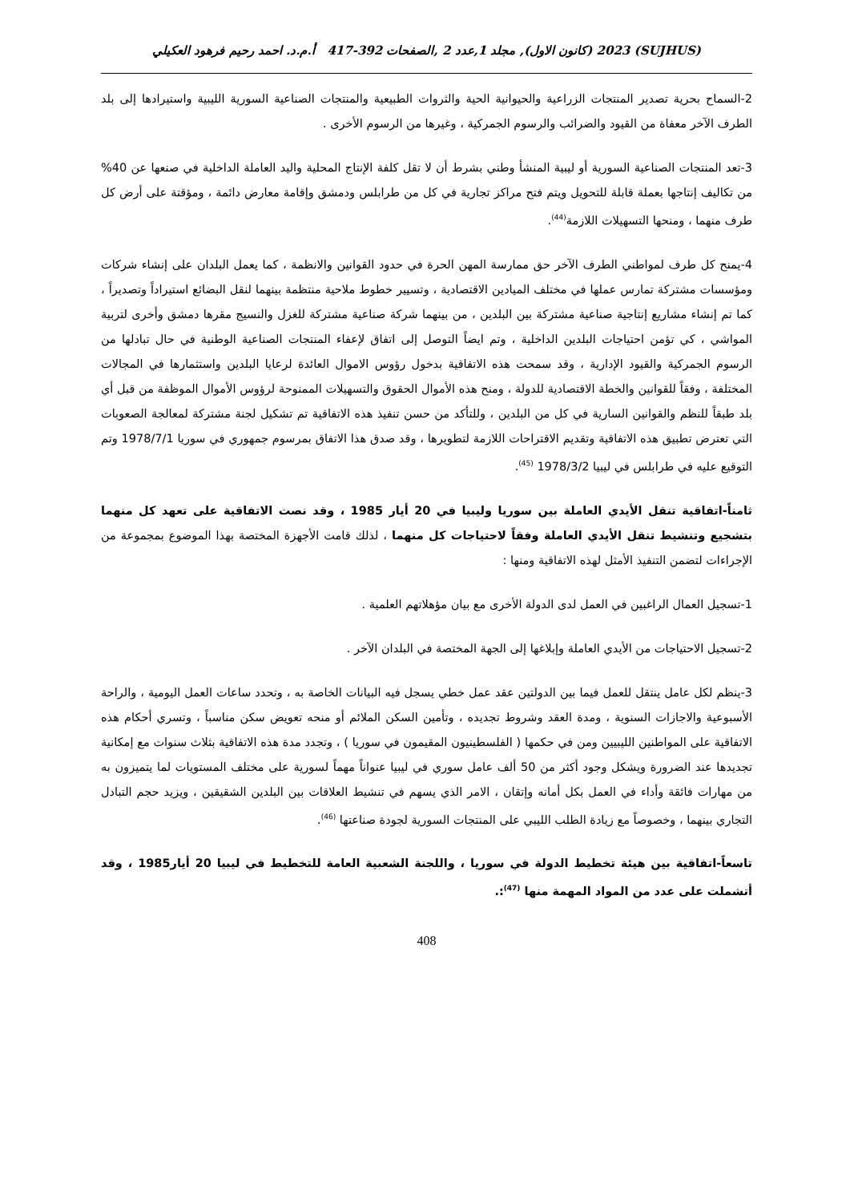(SUJHUS) 2023 (كانون الاول), مجلد 1,عدد 2 ,الصفحات 392-417 أ.م.د. احمد رحيم فرهود العكيلي
2-السماح بحرية تصدير المنتجات الزراعية والحيوانية الحية والثروات الطبيعية والمنتجات الصناعية السورية الليبية واستيرادها إلى بلد الطرف الآخر معفاة من القيود والضرائب والرسوم الجمركية ، وغيرها من الرسوم الأخرى .
3-تعد المنتجات الصناعية السورية أو ليبية المنشأ وطني بشرط أن لا تقل كلفة الإنتاج المحلية واليد العاملة الداخلية في صنعها عن 40% من تكاليف إنتاجها بعملة قابلة للتحويل ويتم فتح مراكز تجارية في كل من طرابلس ودمشق وإقامة معارض دائمة ، ومؤقتة على أرض كل طرف منهما ، ومنحها التسهيلات اللازمة<sup>(44)</sup>.
4-يمنح كل طرف لمواطني الطرف الآخر حق ممارسة المهن الحرة في حدود القوانين والانظمة ، كما يعمل البلدان على إنشاء شركات ومؤسسات مشتركة تمارس عملها في مختلف الميادين الاقتصادية ، وتسيير خطوط ملاحية منتظمة بينهما لنقل البضائع استيراداً وتصديراً ، كما تم إنشاء مشاريع إنتاجية صناعية مشتركة بين البلدين ، من بينهما شركة صناعية مشتركة للغزل والنسيج مقرها دمشق وأخرى لتربية المواشي ، كي تؤمن احتياجات البلدين الداخلية ، وتم ايضاً التوصل إلى اتفاق لإعفاء المنتجات الصناعية الوطنية في حال تبادلها من الرسوم الجمركية والقيود الإدارية ، وقد سمحت هذه الاتفاقية بدخول رؤوس الاموال العائدة لرعايا البلدين واستثمارها في المجالات المختلفة ، وفقاً للقوانين والخطة الاقتصادية للدولة ، ومنح هذه الأموال الحقوق والتسهيلات الممنوحة لرؤوس الأموال الموظفة من قبل أي بلد طبقاً للنظم والقوانين السارية في كل من البلدين ، وللتأكد من حسن تنفيذ هذه الاتفاقية تم تشكيل لجنة مشتركة لمعالجة الصعوبات التي تعترض تطبيق هذه الاتفاقية وتقديم الاقتراحات اللازمة لتطويرها ، وقد صدق هذا الاتفاق بمرسوم جمهوري في سوريا 1978/7/1 وتم التوقيع عليه في طرابلس في ليبيا 1978/3/2 <sup>(45)</sup>.
ثامناً-اتفاقية تنقل الأيدي العاملة بين سوريا وليبيا في 20 أيار 1985 ، وقد نصت الاتفاقية على تعهد كل منهما بتشجيع وتنشيط تنقل الأيدي العاملة وفقاً لاحتياجات كل منهما ، لذلك قامت الأجهزة المختصة بهذا الموضوع بمجموعة من الإجراءات لتضمن التنفيذ الأمثل لهذه الاتفاقية ومنها :
1-تسجيل العمال الراغبين في العمل لدى الدولة الأخرى مع بيان مؤهلاتهم العلمية .
2-تسجيل الاحتياجات من الأيدي العاملة وإبلاغها إلى الجهة المختصة في البلدان الآخر .
3-ينظم لكل عامل ينتقل للعمل فيما بين الدولتين عقد عمل خطي يسجل فيه البيانات الخاصة به ، وتحدد ساعات العمل اليومية ، والراحة الأسبوعية والاجازات السنوية ، ومدة العقد وشروط تجديده ، وتأمين السكن الملائم أو منحه تعويض سكن مناسباً ، وتسري أحكام هذه الاتفاقية على المواطنين الليبيين ومن في حكمها ( الفلسطينيون المقيمون في سوريا ) ، وتجدد مدة هذه الاتفاقية بثلاث سنوات مع إمكانية تجديدها عند الضرورة ويشكل وجود أكثر من 50 ألف عامل سوري في ليبيا عنواناً مهماً لسورية على مختلف المستويات لما يتميزون به من مهارات فائقة وأداء في العمل بكل أمانه وإتقان ، الامر الذي يسهم في تنشيط العلاقات بين البلدين الشقيقين ، ويزيد حجم التبادل التجاري بينهما ، وخصوصاً مع زيادة الطلب الليبي على المنتجات السورية لجودة صناعتها <sup>(46)</sup>.
تاسعاً-اتفاقية بين هيئة تخطيط الدولة في سوريا ، واللجنة الشعبية العامة للتخطيط في ليبيا 20 أيار1985 ، وقد أتشملت على عدد من المواد المهمة منها <sup>(47)</sup>:.
408